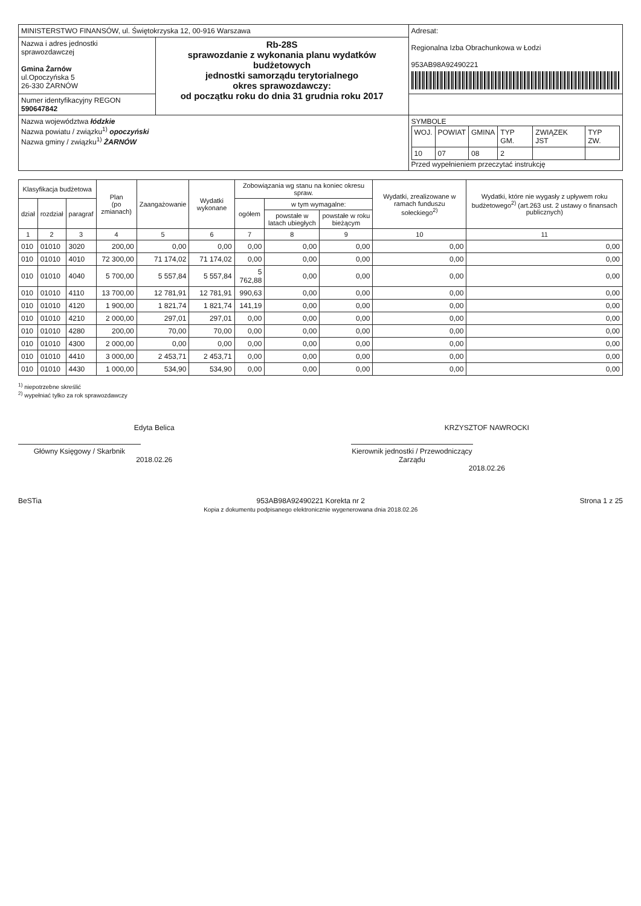| MINISTERSTWO FINANSÓW, ul. Świętokrzyska 12, 00-916 Warszawa | | Adresat: Regionalna Izba Obrachunkowa w Łodzi 953AB98A92490221 |
| Nazwa i adres jednostki sprawozdawczej Gmina Żarnów ul.Opoczyńska 5 26-330 ŻARNÓW | Rb-28S sprawozdanie z wykonania planu wydatków budżetowych jednostki samorządu terytorialnego okres sprawozdawczy: od początku roku do dnia 31 grudnia roku 2017 | |
| Numer identyfikacyjny REGON 590647842 | | |
| Nazwa województwa łódzkie Nazwa powiatu / związku<sup>1)</sup> opoczyński Nazwa gminy / związku<sup>1)</sup> ŻARNÓW | | SYMBOLE / WOJ. / POWIAT / GMINA / TYP GM. / ZWIĄZEK JST / TYP ZW. / / 10 / 07 / 08 / 2 / / / Przed wypełnieniem przeczytać instrukcję |
| Klasyfikacja budżetowa | | | Plan (po zmianach) | Zaangażowanie | Wydatki wykonane | Zobowiązania wg stanu na koniec okresu spraw. | | | Wydatki, zrealizowane w ramach funduszu sołeckiego<sup>2)</sup> | Wydatki, które nie wygasły z upływem roku budżetowego<sup>2)</sup> (art.263 ust. 2 ustawy o finansach publicznych) |
| --- | --- | --- | --- | --- | --- | --- | --- | --- | --- | --- |
| dział | rozdział | paragraf | | | | ogółem | w tym wymagalne: | | | |
| | | | | | | | powstałe w latach ubiegłych | powstałe w roku bieżącym | | |
| 1 | 2 | 3 | 4 | 5 | 6 | 7 | 8 | 9 | 10 | 11 |
| 010 | 01010 | 3020 | 200,00 | 0,00 | 0,00 | 0,00 | 0,00 | 0,00 | 0,00 | 0,00 |
| 010 | 01010 | 4010 | 72 300,00 | 71 174,02 | 71 174,02 | 0,00 | 0,00 | 0,00 | 0,00 | 0,00 |
| 010 | 01010 | 4040 | 5 700,00 | 5 557,84 | 5 557,84 | 5 762,88 | 0,00 | 0,00 | 0,00 | 0,00 |
| 010 | 01010 | 4110 | 13 700,00 | 12 781,91 | 12 781,91 | 990,63 | 0,00 | 0,00 | 0,00 | 0,00 |
| 010 | 01010 | 4120 | 1 900,00 | 1 821,74 | 1 821,74 | 141,19 | 0,00 | 0,00 | 0,00 | 0,00 |
| 010 | 01010 | 4210 | 2 000,00 | 297,01 | 297,01 | 0,00 | 0,00 | 0,00 | 0,00 | 0,00 |
| 010 | 01010 | 4280 | 200,00 | 70,00 | 70,00 | 0,00 | 0,00 | 0,00 | 0,00 | 0,00 |
| 010 | 01010 | 4300 | 2 000,00 | 0,00 | 0,00 | 0,00 | 0,00 | 0,00 | 0,00 | 0,00 |
| 010 | 01010 | 4410 | 3 000,00 | 2 453,71 | 2 453,71 | 0,00 | 0,00 | 0,00 | 0,00 | 0,00 |
| 010 | 01010 | 4430 | 1 000,00 | 534,90 | 534,90 | 0,00 | 0,00 | 0,00 | 0,00 | 0,00 |
<sup>1)</sup> niepotrzebne skreślić
<sup>2)</sup> wypełniać tylko za rok sprawozdawczy
Edyta Belica
Główny Księgowy / Skarbnik
2018.02.26
KRZYSZTOF NAWROCKI
Kierownik jednostki / Przewodniczący Zarządu
2018.02.26
BeSTia 953AB98A92490221 Korekta nr 2
Kopia z dokumentu podpisanego elektronicznie wygenerowana dnia 2018.02.26 Strona 1 z 25